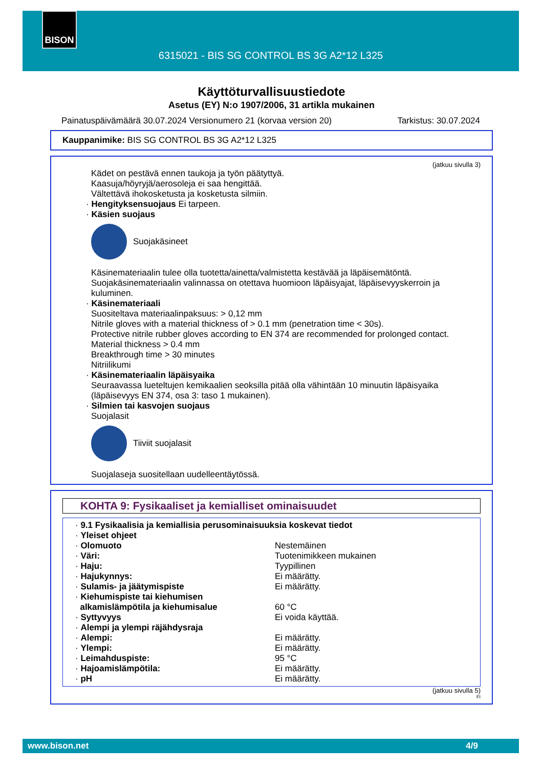BISON
6315021 - BIS SG CONTROL BS 3G A2*12 L325
Käyttöturvallisuustiedote
Asetus (EY) N:o 1907/2006, 31 artikla mukainen
Painatuspäivämäärä 30.07.2024 Versionumero 21 (korvaa version 20) Tarkistus: 30.07.2024
Kauppanimike: BIS SG CONTROL BS 3G A2*12 L325
(jatkuu sivulla 3)
Kädet on pestävä ennen taukoja ja työn päätyttyä.
Kaasuja/höyryjä/aerosoleja ei saa hengittää.
Vältettävä ihokosketusta ja kosketusta silmiin.
· Hengityksensuojaus Ei tarpeen.
· Käsien suojaus
Suojakäsineet
Käsinemateriaalin tulee olla tuotetta/ainetta/valmistetta kestävää ja läpäisemätöntä.
Suojakäsinemateriaalin valinnassa on otettava huomioon läpäisyajat, läpäisevyyskerroin ja kuluminen.
· Käsinemateriaali
Suositeltava materiaalinpaksuus: > 0,12 mm
Nitrile gloves with a material thickness of > 0.1 mm (penetration time < 30s).
Protective nitrile rubber gloves according to EN 374 are recommended for prolonged contact.
Material thickness > 0.4 mm
Breakthrough time > 30 minutes
Nitriilikumi
· Käsinemateriaalin läpäisyaika
Seuraavassa lueteltujen kemikaalien seoksilla pitää olla vähintään 10 minuutin läpäisyaika (läpäisevyys EN 374, osa 3: taso 1 mukainen).
· Silmien tai kasvojen suojaus
Suojalasit
Tiiviit suojalasit
Suojalaseja suositellaan uudelleentäytössä.
KOHTA 9: Fysikaaliset ja kemialliset ominaisuudet
| · 9.1 Fysikaalisia ja kemiallisia perusominaisuuksia koskevat tiedot | |
| · Yleiset ohjeet | |
| · Olomuoto | Nestemäinen |
| · Väri: | Tuotenimikkeen mukainen |
| · Haju: | Tyypillinen |
| · Hajukynnys: | Ei määrätty. |
| · Sulamis- ja jäätymispiste | Ei määrätty. |
| · Kiehumispiste tai kiehumisen alkamislämpötila ja kiehumisalue | 60 °C |
| · Syttyvyys | Ei voida käyttää. |
| · Alempi ja ylempi räjähdysraja | |
| · Alempi: | Ei määrätty. |
| · Ylempi: | Ei määrätty. |
| · Leimahduspiste: | 95 °C |
| · Hajoamislämpötila: | Ei määrätty. |
| · pH | Ei määrätty. |
(jatkuu sivulla 5)
FI
www.bison.net 4/9